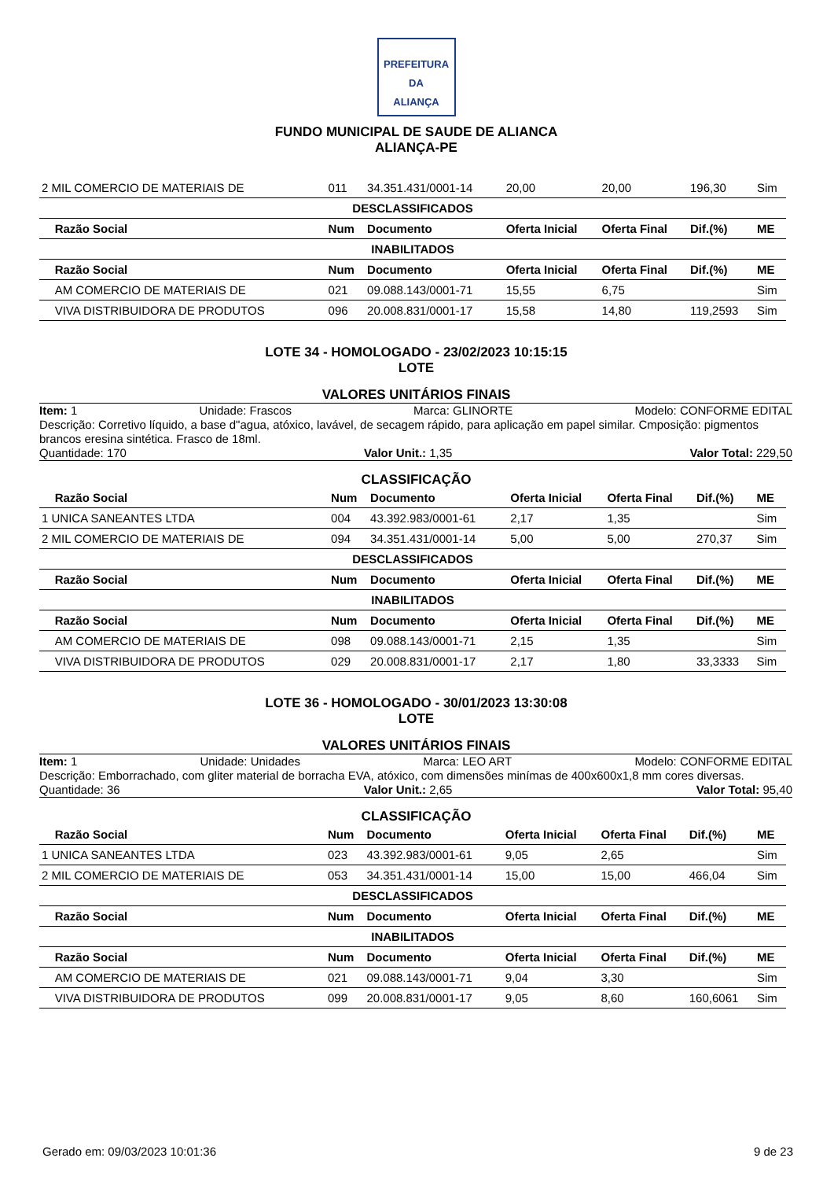PREFEITURA DA
ALIANÇA
FUNDO MUNICIPAL DE SAUDE DE ALIANCA
ALIANÇA-PE
| 2 MIL COMERCIO DE MATERIAIS DE | 011 | 34.351.431/0001-14 | 20,00 | 20,00 | 196,30 | Sim |
| DESCLASSIFICADOS | | | | | | |
| Razão Social | Num | Documento | Oferta Inicial | Oferta Final | Dif.(%) | ME |
| INABILITADOS | | | | | | |
| Razão Social | Num | Documento | Oferta Inicial | Oferta Final | Dif.(%) | ME |
| AM COMERCIO DE MATERIAIS DE | 021 | 09.088.143/0001-71 | 15,55 | 6,75 | | Sim |
| VIVA DISTRIBUIDORA DE PRODUTOS | 096 | 20.008.831/0001-17 | 15,58 | 14,80 | 119,2593 | Sim |
LOTE 34 - HOMOLOGADO - 23/02/2023 10:15:15
LOTE
VALORES UNITÁRIOS FINAIS
Item: 1 Unidade: Frascos Marca: GLINORTE Modelo: CONFORME EDITAL
Descrição: Corretivo líquido, a base d"agua, atóxico, lavável, de secagem rápido, para aplicação em papel similar. Cmposição: pigmentos brancos eresina sintética. Frasco de 18ml.
Quantidade: 170 Valor Unit.: 1,35 Valor Total: 229,50
CLASSIFICAÇÃO
| Razão Social | Num | Documento | Oferta Inicial | Oferta Final | Dif.(%) | ME |
| --- | --- | --- | --- | --- | --- | --- |
| 1 UNICA SANEANTES LTDA | 004 | 43.392.983/0001-61 | 2,17 | 1,35 | | Sim |
| 2 MIL COMERCIO DE MATERIAIS DE | 094 | 34.351.431/0001-14 | 5,00 | 5,00 | 270,37 | Sim |
| DESCLASSIFICADOS | | | | | | |
| Razão Social | Num | Documento | Oferta Inicial | Oferta Final | Dif.(%) | ME |
| INABILITADOS | | | | | | |
| Razão Social | Num | Documento | Oferta Inicial | Oferta Final | Dif.(%) | ME |
| AM COMERCIO DE MATERIAIS DE | 098 | 09.088.143/0001-71 | 2,15 | 1,35 | | Sim |
| VIVA DISTRIBUIDORA DE PRODUTOS | 029 | 20.008.831/0001-17 | 2,17 | 1,80 | 33,3333 | Sim |
LOTE 36 - HOMOLOGADO - 30/01/2023 13:30:08
LOTE
VALORES UNITÁRIOS FINAIS
Item: 1 Unidade: Unidades Marca: LEO ART Modelo: CONFORME EDITAL
Descrição: Emborrachado, com gliter material de borracha EVA, atóxico, com dimensões minímas de 400x600x1,8 mm cores diversas.
Quantidade: 36 Valor Unit.: 2,65 Valor Total: 95,40
CLASSIFICAÇÃO
| Razão Social | Num | Documento | Oferta Inicial | Oferta Final | Dif.(%) | ME |
| --- | --- | --- | --- | --- | --- | --- |
| 1 UNICA SANEANTES LTDA | 023 | 43.392.983/0001-61 | 9,05 | 2,65 | | Sim |
| 2 MIL COMERCIO DE MATERIAIS DE | 053 | 34.351.431/0001-14 | 15,00 | 15,00 | 466,04 | Sim |
| DESCLASSIFICADOS | | | | | | |
| Razão Social | Num | Documento | Oferta Inicial | Oferta Final | Dif.(%) | ME |
| INABILITADOS | | | | | | |
| Razão Social | Num | Documento | Oferta Inicial | Oferta Final | Dif.(%) | ME |
| AM COMERCIO DE MATERIAIS DE | 021 | 09.088.143/0001-71 | 9,04 | 3,30 | | Sim |
| VIVA DISTRIBUIDORA DE PRODUTOS | 099 | 20.008.831/0001-17 | 9,05 | 8,60 | 160,6061 | Sim |
Gerado em: 09/03/2023 10:01:36 9 de 23